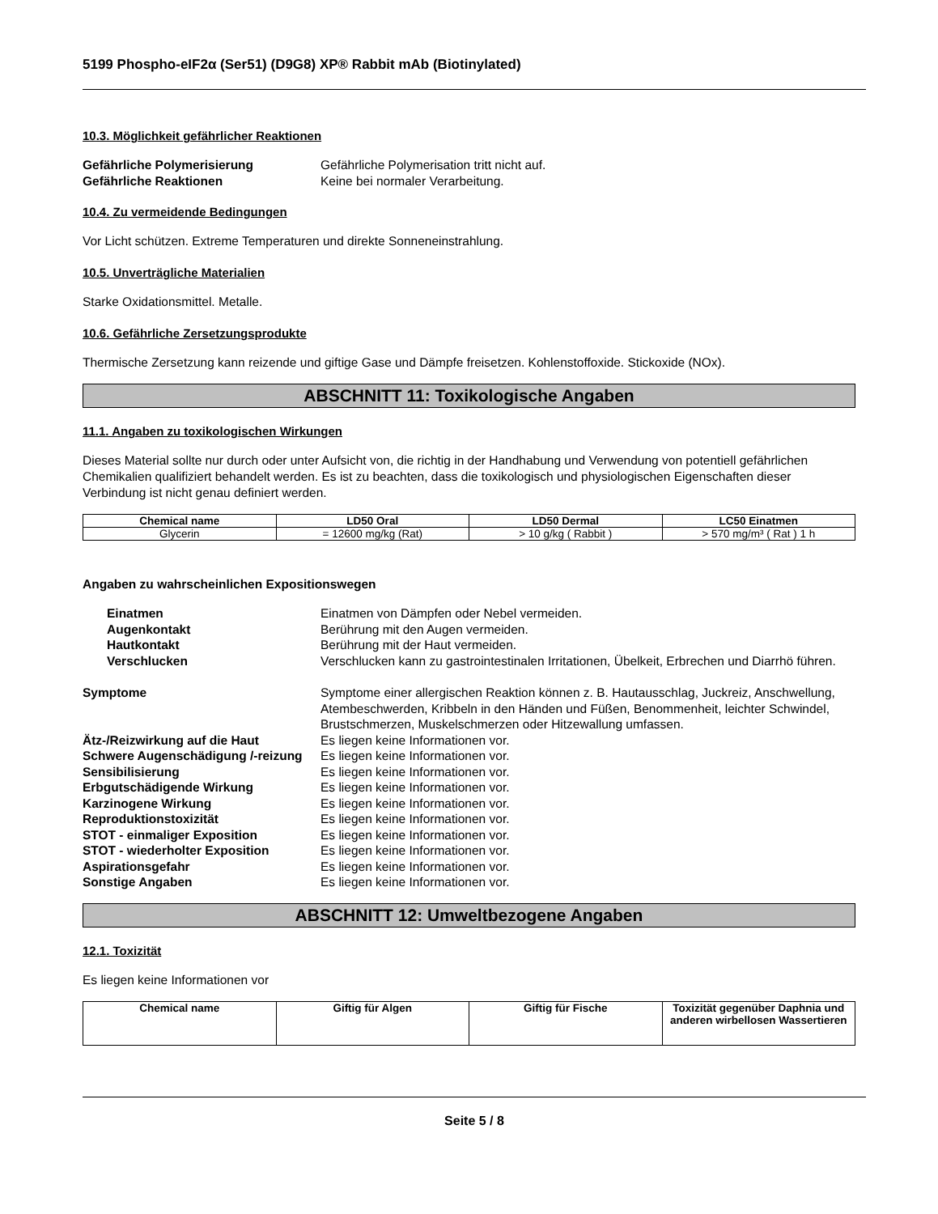5199 Phospho-eIF2α (Ser51) (D9G8) XP® Rabbit mAb (Biotinylated)
10.3. Möglichkeit gefährlicher Reaktionen
Gefährliche Polymerisierung Gefährliche Polymerisation tritt nicht auf. Gefährliche Reaktionen Keine bei normaler Verarbeitung.
10.4. Zu vermeidende Bedingungen
Vor Licht schützen. Extreme Temperaturen und direkte Sonneneinstrahlung.
10.5. Unverträgliche Materialien
Starke Oxidationsmittel. Metalle.
10.6. Gefährliche Zersetzungsprodukte
Thermische Zersetzung kann reizende und giftige Gase und Dämpfe freisetzen. Kohlenstoffoxide. Stickoxide (NOx).
ABSCHNITT 11: Toxikologische Angaben
11.1. Angaben zu toxikologischen Wirkungen
Dieses Material sollte nur durch oder unter Aufsicht von, die richtig in der Handhabung und Verwendung von potentiell gefährlichen Chemikalien qualifiziert behandelt werden. Es ist zu beachten, dass die toxikologisch und physiologischen Eigenschaften dieser Verbindung ist nicht genau definiert werden.
| Chemical name | LD50 Oral | LD50 Dermal | LC50 Einatmen |
| --- | --- | --- | --- |
| Glycerin | = 12600 mg/kg (Rat) | > 10 g/kg ( Rabbit ) | > 570 mg/m³ ( Rat ) 1 h |
Angaben zu wahrscheinlichen Expositionswegen
Einatmen Einatmen von Dämpfen oder Nebel vermeiden. Augenkontakt Berührung mit den Augen vermeiden. Hautkontakt Berührung mit der Haut vermeiden. Verschlucken Verschlucken kann zu gastrointestinalen Irritationen, Übelkeit, Erbrechen und Diarrhö führen.
Symptome Symptome einer allergischen Reaktion können z. B. Hautausschlag, Juckreiz, Anschwellung, Atembeschwerden, Kribbeln in den Händen und Füßen, Benommenheit, leichter Schwindel, Brustschmerzen, Muskelschmerzen oder Hitzewallung umfassen. Ätz-/Reizwirkung auf die Haut Es liegen keine Informationen vor. Schwere Augenschädigung /-reizung Es liegen keine Informationen vor. Sensibilisierung Es liegen keine Informationen vor. Erbgutschädigende Wirkung Es liegen keine Informationen vor. Karzinogene Wirkung Es liegen keine Informationen vor. Reproduktionstoxizität Es liegen keine Informationen vor. STOT - einmaliger Exposition Es liegen keine Informationen vor. STOT - wiederholter Exposition Es liegen keine Informationen vor. Aspirationsgefahr Es liegen keine Informationen vor. Sonstige Angaben Es liegen keine Informationen vor.
ABSCHNITT 12: Umweltbezogene Angaben
12.1. Toxizität
Es liegen keine Informationen vor
| Chemical name | Giftig für Algen | Giftig für Fische | Toxizität gegenüber Daphnia und anderen wirbellosen Wassertieren |
| --- | --- | --- | --- |
Seite 5 / 8